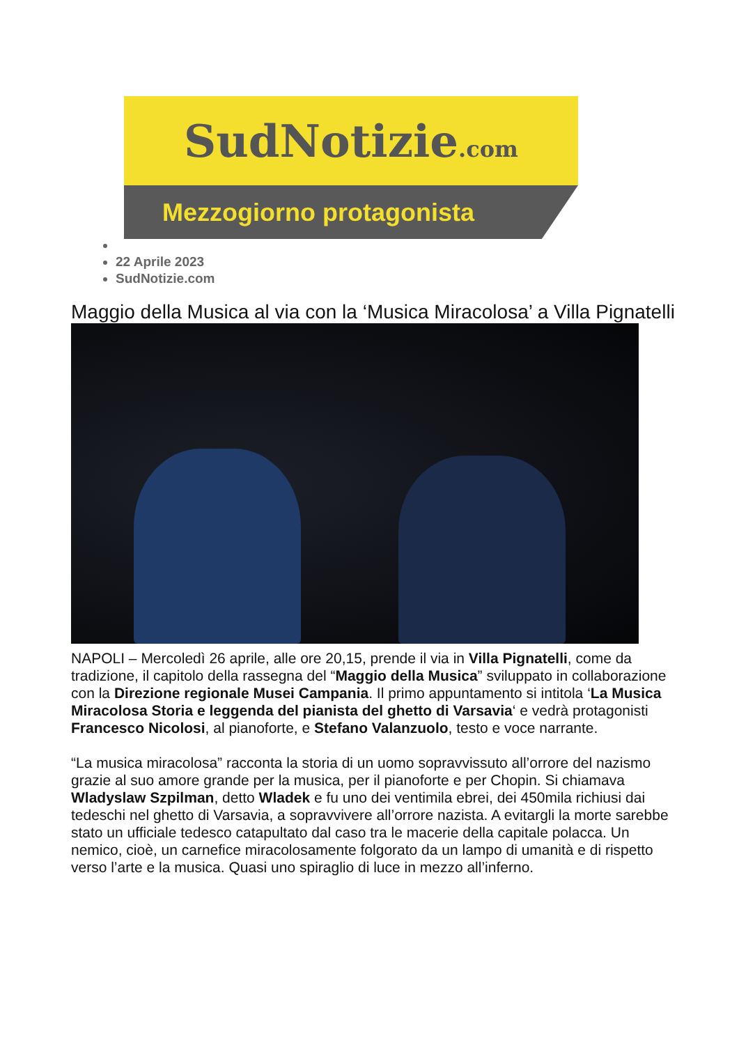SudNotizie.com
Mezzogiorno protagonista
22 Aprile 2023
SudNotizie.com
Maggio della Musica al via con la ‘Musica Miracolosa’ a Villa Pignatelli
NAPOLI – Mercoledì 26 aprile, alle ore 20,15, prende il via in Villa Pignatelli, come da tradizione, il capitolo della rassegna del “Maggio della Musica” sviluppato in collaborazione con la Direzione regionale Musei Campania. Il primo appuntamento si intitola ‘La Musica Miracolosa Storia e leggenda del pianista del ghetto di Varsavia‘ e vedrà protagonisti Francesco Nicolosi, al pianoforte, e Stefano Valanzuolo, testo e voce narrante.
“La musica miracolosa” racconta la storia di un uomo sopravvissuto all’orrore del nazismo grazie al suo amore grande per la musica, per il pianoforte e per Chopin. Si chiamava Wladyslaw Szpilman, detto Wladek e fu uno dei ventimila ebrei, dei 450mila richiusi dai tedeschi nel ghetto di Varsavia, a sopravvivere all’orrore nazista. A evitargli la morte sarebbe stato un ufficiale tedesco catapultato dal caso tra le macerie della capitale polacca. Un nemico, cioè, un carnefice miracolosamente folgorato da un lampo di umanità e di rispetto verso l’arte e la musica. Quasi uno spiraglio di luce in mezzo all’inferno.